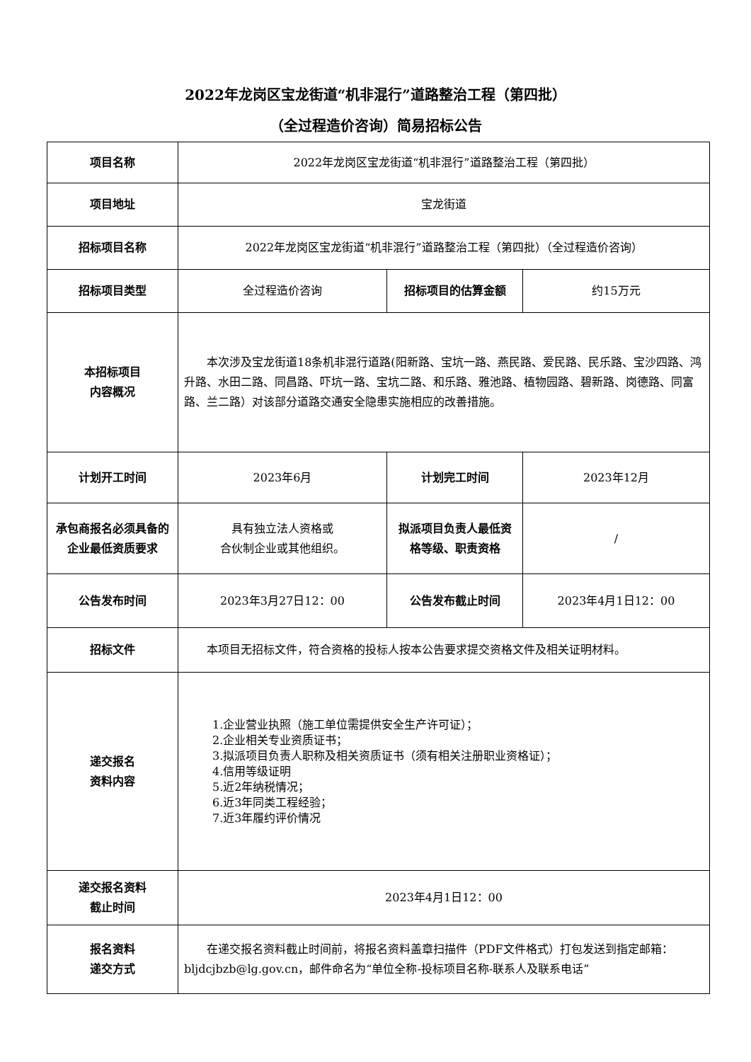2022年龙岗区宝龙街道“机非混行”道路整治工程（第四批）
（全过程造价咨询）简易招标公告
| 项目名称 | 2022年龙岗区宝龙街道“机非混行”道路整治工程（第四批） | | |
| 项目地址 | 宝龙街道 | | |
| 招标项目名称 | 2022年龙岗区宝龙街道“机非混行”道路整治工程（第四批）（全过程造价咨询） | | |
| 招标项目类型 | 全过程造价咨询 | 招标项目的估算金额 | 约15万元 |
| 本招标项目 内容概况 | 本次涉及宝龙街道18条机非混行道路(阳新路、宝坑一路、燕民路、爱民路、民乐路、宝沙四路、鸿升路、水田二路、同昌路、吓坑一路、宝坑二路、和乐路、雅池路、植物园路、碧新路、岗德路、同富路、兰二路）对该部分道路交通安全隐患实施相应的改善措施。 | | |
| 计划开工时间 | 2023年6月 | 计划完工时间 | 2023年12月 |
| 承包商报名必须具备的企业最低资质要求 | 具有独立法人资格或 合伙制企业或其他组织。 | 拟派项目负责人最低资格等级、职责资格 | / |
| 公告发布时间 | 2023年3月27日12：00 | 公告发布截止时间 | 2023年4月1日12：00 |
| 招标文件 | 本项目无招标文件，符合资格的投标人按本公告要求提交资格文件及相关证明材料。 | | |
| 递交报名 资料内容 | 1.企业营业执照（施工单位需提供安全生产许可证）； 2.企业相关专业资质证书； 3.拟派项目负责人职称及相关资质证书（须有相关注册职业资格证）； 4.信用等级证明 5.近2年纳税情况； 6.近3年同类工程经验； 7.近3年履约评价情况 | | |
| 递交报名资料 截止时间 | 2023年4月1日12：00 | | |
| 报名资料 递交方式 | 在递交报名资料截止时间前，将报名资料盖章扫描件（PDF文件格式）打包发送到指定邮箱：bljdcjbzb@lg.gov.cn，邮件命名为“单位全称-投标项目名称-联系人及联系电话” | | |